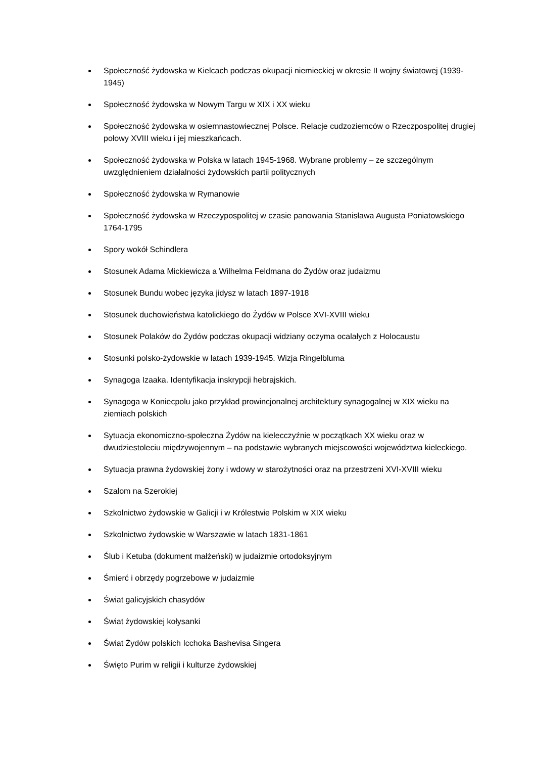Społeczność żydowska w Kielcach podczas okupacji niemieckiej w okresie II wojny światowej (1939-1945)
Społeczność żydowska w Nowym Targu w XIX i XX wieku
Społeczność żydowska w osiemnastowiecznej Polsce. Relacje cudzoziemców o Rzeczpospolitej drugiej połowy XVIII wieku i jej mieszkańcach.
Społeczność żydowska w Polska w latach 1945-1968. Wybrane problemy – ze szczególnym uwzględnieniem działalności żydowskich partii politycznych
Społeczność żydowska w Rymanowie
Społeczność żydowska w Rzeczypospolitej w czasie panowania Stanisława Augusta Poniatowskiego 1764-1795
Spory wokół Schindlera
Stosunek Adama Mickiewicza a Wilhelma Feldmana do Żydów oraz judaizmu
Stosunek Bundu wobec języka jidysz w latach 1897-1918
Stosunek duchowieństwa katolickiego do Żydów w Polsce XVI-XVIII wieku
Stosunek Polaków do Żydów podczas okupacji widziany oczyma ocalałych z Holocaustu
Stosunki polsko-żydowskie w latach 1939-1945. Wizja Ringelbluma
Synagoga Izaaka. Identyfikacja inskrypcji hebrajskich.
Synagoga w Koniecpolu jako przykład prowincjonalnej architektury synagogalnej w XIX wieku na ziemiach polskich
Sytuacja ekonomiczno-społeczna Żydów na kielecczyźnie w początkach XX wieku oraz w dwudziestoleciu międzywojennym – na podstawie wybranych miejscowości województwa kieleckiego.
Sytuacja prawna żydowskiej żony i wdowy w starożytności oraz na przestrzeni XVI-XVIII wieku
Szalom na Szerokiej
Szkolnictwo żydowskie w Galicji i w Królestwie Polskim w XIX wieku
Szkolnictwo żydowskie w Warszawie w latach 1831-1861
Ślub i Ketuba (dokument małżeński) w judaizmie ortodoksyjnym
Śmierć i obrzędy pogrzebowe w judaizmie
Świat galicyjskich chasydów
Świat żydowskiej kołysanki
Świat Żydów polskich Icchoka Bashevisa Singera
Święto Purim w religii i kulturze żydowskiej